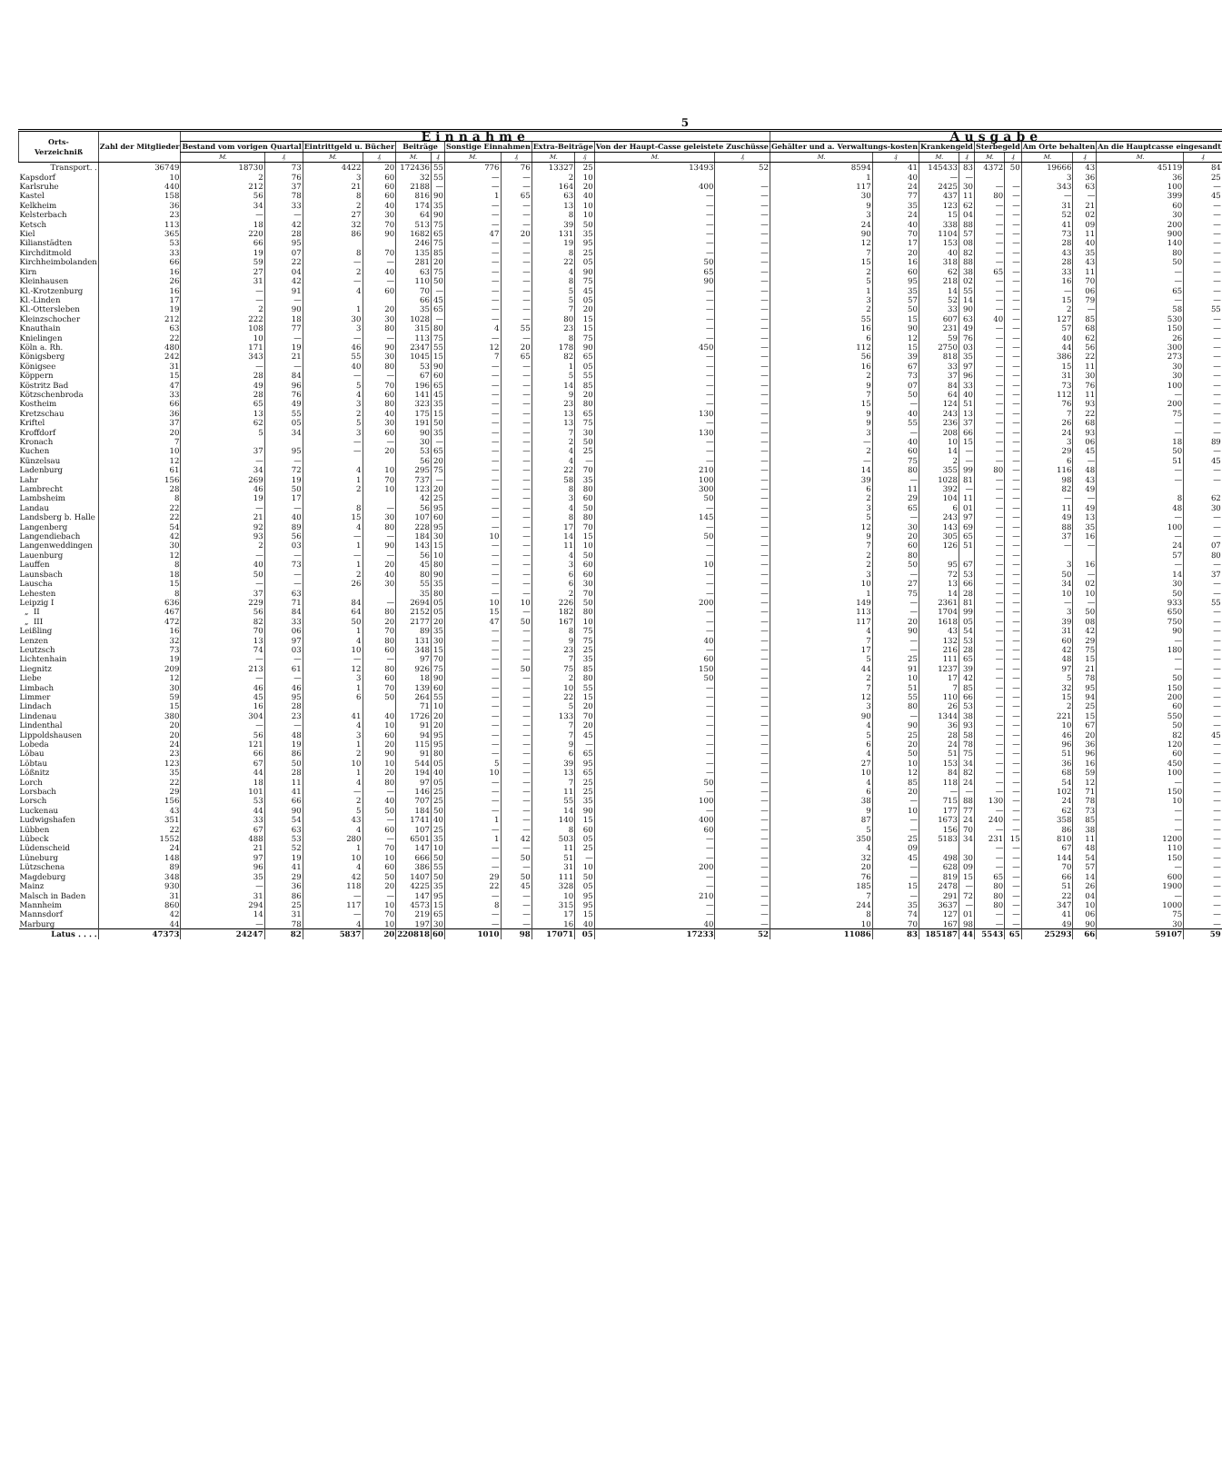5
| Orts- Verzeichniß | Zahl der Mitglieder | Einnahme | | | | | | | | | | | | Ausgabe | | | | | | | | | |
| --- | --- | --- | --- | --- | --- | --- | --- | --- | --- | --- | --- | --- | --- | --- | --- | --- | --- | --- | --- | --- | --- | --- | --- |
| | | Bestand vom vorigen Quartal | | Eintrittgeld u. Bücher | | Beiträge | | Sonstige Einnahmen | | Extra-Beiträge | | Von der Haupt-Casse geleistete Zuschüsse | | Gehälter und a. Verwaltungs-kosten | | Krankengeld | | Sterbegeld | | Am Orte behalten | | An die Hauptcasse eingesandt | |
| | | M. | ₰ | M. | ₰ | M. | ₰ | M. | ₰ | M. | ₰ | M. | ₰ | M. | ₰ | M. | ₰ | M. | ₰ | M. | ₰ | M. | ₰ |
| Transport. . | 36749 | 18730 | 73 | 4422 | 20 | 172436 | 55 | 776 | 76 | 13327 | 25 | 13493 | 52 | 8594 | 41 | 145433 | 83 | 4372 | 50 | 19666 | 43 | 45119 | 84 |
| Kapsdorf | 10 | 2 | 76 | 3 | 60 | 32 | 55 | — | — | 2 | 10 | | | 1 | 40 | — | — | | | 3 | 36 | 36 | 25 |
| Karlsruhe | 440 | 212 | 37 | 21 | 60 | 2188 | — | — | — | 164 | 20 | 400 | — | 117 | 24 | 2425 | 30 | — | — | 343 | 63 | 100 | — |
| Kastel | 158 | 56 | 78 | 8 | 60 | 816 | 90 | 1 | 65 | 63 | 40 | — | — | 30 | 77 | 437 | 11 | 80 | — | — | — | 399 | 45 |
| Kelkheim | 36 | 34 | 33 | 2 | 40 | 174 | 35 | — | — | 13 | 10 | — | — | 9 | 35 | 123 | 62 | — | — | 31 | 21 | 60 | — |
| Kelsterbach | 23 | — | — | 27 | 30 | 64 | 90 | — | — | 8 | 10 | — | — | 3 | 24 | 15 | 04 | — | — | 52 | 02 | 30 | — |
| Ketsch | 113 | 18 | 42 | 32 | 70 | 513 | 75 | — | — | 39 | 50 | — | — | 24 | 40 | 338 | 88 | — | — | 41 | 09 | 200 | — |
| Kiel | 365 | 220 | 28 | 86 | 90 | 1682 | 65 | 47 | 20 | 131 | 35 | — | — | 90 | 70 | 1104 | 57 | — | — | 73 | 11 | 900 | — |
| Kilianstädten | 53 | 66 | 95 | | | 246 | 75 | — | — | 19 | 95 | — | — | 12 | 17 | 153 | 08 | — | — | 28 | 40 | 140 | — |
| Kirchditmold | 33 | 19 | 07 | 8 | 70 | 135 | 85 | — | — | 8 | 25 | — | — | 7 | 20 | 40 | 82 | — | — | 43 | 35 | 80 | — |
| Kirchheimbolanden | 66 | 59 | 22 | — | — | 281 | 20 | — | — | 22 | 05 | 50 | — | 15 | 16 | 318 | 88 | — | — | 28 | 43 | 50 | — |
| Kirn | 16 | 27 | 04 | 2 | 40 | 63 | 75 | — | — | 4 | 90 | 65 | — | 2 | 60 | 62 | 38 | 65 | — | 33 | 11 | — | — |
| Kleinhausen | 26 | 31 | 42 | — | — | 110 | 50 | — | — | 8 | 75 | 90 | — | 5 | 95 | 218 | 02 | — | — | 16 | 70 | — | — |
| Kl.-Krotzenburg | 16 | — | 91 | 4 | 60 | 70 | — | — | — | 5 | 45 | — | — | 1 | 35 | 14 | 55 | — | — | — | 06 | 65 | — |
| Kl.-Linden | 17 | — | — | | | 66 | 45 | — | — | 5 | 05 | — | — | 3 | 57 | 52 | 14 | — | — | 15 | 79 | — | — |
| Kl.-Ottersleben | 19 | 2 | 90 | 1 | 20 | 35 | 65 | — | — | 7 | 20 | — | — | 2 | 50 | 33 | 90 | — | — | 2 | — | 58 | 55 |
| Kleinzschocher | 212 | 222 | 18 | 30 | 30 | 1028 | — | — | — | 80 | 15 | — | — | 55 | 15 | 607 | 63 | 40 | — | 127 | 85 | 530 | — |
| Knauthain | 63 | 108 | 77 | 3 | 80 | 315 | 80 | 4 | 55 | 23 | 15 | — | — | 16 | 90 | 231 | 49 | — | — | 57 | 68 | 150 | — |
| Knielingen | 22 | 10 | — | — | — | 113 | 75 | — | — | 8 | 75 | — | — | 6 | 12 | 59 | 76 | — | — | 40 | 62 | 26 | — |
| Köln a. Rh. | 480 | 171 | 19 | 46 | 90 | 2347 | 55 | 12 | 20 | 178 | 90 | 450 | — | 112 | 15 | 2750 | 03 | — | — | 44 | 56 | 300 | — |
| Königsberg | 242 | 343 | 21 | 55 | 30 | 1045 | 15 | 7 | 65 | 82 | 65 | — | — | 56 | 39 | 818 | 35 | — | — | 386 | 22 | 273 | — |
| Königsee | 31 | — | — | 40 | 80 | 53 | 90 | — | — | 1 | 05 | — | — | 16 | 67 | 33 | 97 | — | — | 15 | 11 | 30 | — |
| Köppern | 15 | 28 | 84 | — | — | 67 | 60 | — | — | 5 | 55 | — | — | 2 | 73 | 37 | 96 | — | — | 31 | 30 | 30 | — |
| Köstritz Bad | 47 | 49 | 96 | 5 | 70 | 196 | 65 | — | — | 14 | 85 | — | — | 9 | 07 | 84 | 33 | — | — | 73 | 76 | 100 | — |
| Kötzschenbroda | 33 | 28 | 76 | 4 | 60 | 141 | 45 | — | — | 9 | 20 | — | — | 7 | 50 | 64 | 40 | — | — | 112 | 11 | — | — |
| Kostheim | 66 | 65 | 49 | 3 | 80 | 323 | 35 | — | — | 23 | 80 | — | — | 15 | — | 124 | 51 | — | — | 76 | 93 | 200 | — |
| Kretzschau | 36 | 13 | 55 | 2 | 40 | 175 | 15 | — | — | 13 | 65 | 130 | — | 9 | 40 | 243 | 13 | — | — | 7 | 22 | 75 | — |
| Kriftel | 37 | 62 | 05 | 5 | 30 | 191 | 50 | — | — | 13 | 75 | — | — | 9 | 55 | 236 | 37 | — | — | 26 | 68 | — | — |
| Kroffdorf | 20 | 5 | 34 | 3 | 60 | 90 | 35 | — | — | 7 | 30 | 130 | — | 3 | — | 208 | 66 | — | — | 24 | 93 | — | — |
| Kronach | 7 | | | — | — | 30 | — | — | — | 2 | 50 | — | — | — | 40 | 10 | 15 | — | — | 3 | 06 | 18 | 89 |
| Kuchen | 10 | 37 | 95 | — | 20 | 53 | 65 | — | — | 4 | 25 | — | — | 2 | 60 | 14 | — | — | — | 29 | 45 | 50 | — |
| Künzelsau | 12 | — | — | | | 56 | 20 | — | — | 4 | — | — | — | — | 75 | 2 | — | — | — | 6 | — | 51 | 45 |
| Ladenburg | 61 | 34 | 72 | 4 | 10 | 295 | 75 | — | — | 22 | 70 | 210 | — | 14 | 80 | 355 | 99 | 80 | — | 116 | 48 | — | — |
| Lahr | 156 | 269 | 19 | 1 | 70 | 737 | — | — | — | 58 | 35 | 100 | — | 39 | — | 1028 | 81 | — | — | 98 | 43 | — | — |
| Lambrecht | 28 | 46 | 50 | 2 | 10 | 123 | 20 | — | — | 8 | 80 | 300 | — | 6 | 11 | 392 | — | — | — | 82 | 49 | | |
| Lambsheim | 8 | 19 | 17 | | | 42 | 25 | — | — | 3 | 60 | 50 | — | 2 | 29 | 104 | 11 | — | — | — | — | 8 | 62 |
| Landau | 22 | — | — | 8 | — | 56 | 95 | — | — | 4 | 50 | — | — | 3 | 65 | 6 | 01 | — | — | 11 | 49 | 48 | 30 |
| Landsberg b. Halle | 22 | 21 | 40 | 15 | 30 | 107 | 60 | — | — | 8 | 80 | 145 | — | 5 | — | 243 | 97 | — | — | 49 | 13 | — | — |
| Langenberg | 54 | 92 | 89 | 4 | 80 | 228 | 95 | — | — | 17 | 70 | — | — | 12 | 30 | 143 | 69 | — | — | 88 | 35 | 100 | — |
| Langendiebach | 42 | 93 | 56 | — | — | 184 | 30 | 10 | — | 14 | 15 | 50 | — | 9 | 20 | 305 | 65 | — | — | 37 | 16 | — | — |
| Langenweddingen | 30 | 2 | 03 | 1 | 90 | 143 | 15 | — | — | 11 | 10 | — | — | 7 | 60 | 126 | 51 | — | — | — | — | 24 | 07 |
| Lauenburg | 12 | — | — | — | — | 56 | 10 | — | — | 4 | 50 | — | — | 2 | 80 | | | — | — | | | 57 | 80 |
| Lauffen | 8 | 40 | 73 | 1 | 20 | 45 | 80 | — | — | 3 | 60 | 10 | — | 2 | 50 | 95 | 67 | — | — | 3 | 16 | — | — |
| Launsbach | 18 | 50 | — | 2 | 40 | 80 | 90 | — | — | 6 | 60 | — | — | 3 | — | 72 | 53 | — | — | 50 | — | 14 | 37 |
| Lauscha | 15 | — | — | 26 | 30 | 55 | 35 | — | — | 6 | 30 | — | — | 10 | 27 | 13 | 66 | — | — | 34 | 02 | 30 | — |
| Lehesten | 8 | 37 | 63 | | | 35 | 80 | — | — | 2 | 70 | — | — | 1 | 75 | 14 | 28 | — | — | 10 | 10 | 50 | — |
| Leipzig I | 636 | 229 | 71 | 84 | — | 2694 | 05 | 10 | 10 | 226 | 50 | 200 | — | 149 | — | 2361 | 81 | — | — | — | — | 933 | 55 |
| „ II | 467 | 56 | 84 | 64 | 80 | 2152 | 05 | 15 | — | 182 | 80 | — | — | 113 | — | 1704 | 99 | — | — | 3 | 50 | 650 | — |
| „ III | 472 | 82 | 33 | 50 | 20 | 2177 | 20 | 47 | 50 | 167 | 10 | — | — | 117 | 20 | 1618 | 05 | — | — | 39 | 08 | 750 | — |
| Leißling | 16 | 70 | 06 | 1 | 70 | 89 | 35 | — | — | 8 | 75 | — | — | 4 | 90 | 43 | 54 | — | — | 31 | 42 | 90 | — |
| Lenzen | 32 | 13 | 97 | 4 | 80 | 131 | 30 | — | — | 9 | 75 | 40 | — | 7 | — | 132 | 53 | — | — | 60 | 29 | — | — |
| Leutzsch | 73 | 74 | 03 | 10 | 60 | 348 | 15 | — | — | 23 | 25 | — | — | 17 | — | 216 | 28 | — | — | 42 | 75 | 180 | — |
| Lichtenhain | 19 | — | — | — | — | 97 | 70 | — | — | 7 | 35 | 60 | — | 5 | 25 | 111 | 65 | — | — | 48 | 15 | — | — |
| Liegnitz | 209 | 213 | 61 | 12 | 80 | 926 | 75 | — | 50 | 75 | 85 | 150 | — | 44 | 91 | 1237 | 39 | — | — | 97 | 21 | — | — |
| Liebe | 12 | — | — | 3 | 60 | 18 | 90 | — | — | 2 | 80 | 50 | — | 2 | 10 | 17 | 42 | — | — | 5 | 78 | 50 | — |
| Limbach | 30 | 46 | 46 | 1 | 70 | 139 | 60 | — | — | 10 | 55 | — | — | 7 | 51 | 7 | 85 | — | — | 32 | 95 | 150 | — |
| Limmer | 59 | 45 | 95 | 6 | 50 | 264 | 55 | — | — | 22 | 15 | — | — | 12 | 55 | 110 | 66 | — | — | 15 | 94 | 200 | — |
| Lindach | 15 | 16 | 28 | | | 71 | 10 | — | — | 5 | 20 | — | — | 3 | 80 | 26 | 53 | — | — | 2 | 25 | 60 | — |
| Lindenau | 380 | 304 | 23 | 41 | 40 | 1726 | 20 | — | — | 133 | 70 | — | — | 90 | — | 1344 | 38 | — | — | 221 | 15 | 550 | — |
| Lindenthal | 20 | — | — | 4 | 10 | 91 | 20 | — | — | 7 | 20 | — | — | 4 | 90 | 36 | 93 | — | — | 10 | 67 | 50 | — |
| Lippoldshausen | 20 | 56 | 48 | 3 | 60 | 94 | 95 | — | — | 7 | 45 | — | — | 5 | 25 | 28 | 58 | — | — | 46 | 20 | 82 | 45 |
| Lobeda | 24 | 121 | 19 | 1 | 20 | 115 | 95 | — | — | 9 | — | — | — | 6 | 20 | 24 | 78 | — | — | 96 | 36 | 120 | — |
| Löbau | 23 | 66 | 86 | 2 | 90 | 91 | 80 | — | — | 6 | 65 | — | — | 4 | 50 | 51 | 75 | — | — | 51 | 96 | 60 | — |
| Löbtau | 123 | 67 | 50 | 10 | 10 | 544 | 05 | 5 | — | 39 | 95 | — | — | 27 | 10 | 153 | 34 | — | — | 36 | 16 | 450 | — |
| Lößnitz | 35 | 44 | 28 | 1 | 20 | 194 | 40 | 10 | — | 13 | 65 | — | — | 10 | 12 | 84 | 82 | — | — | 68 | 59 | 100 | — |
| Lorch | 22 | 18 | 11 | 4 | 80 | 97 | 05 | — | — | 7 | 25 | 50 | — | 4 | 85 | 118 | 24 | — | — | 54 | 12 | — | — |
| Lorsbach | 29 | 101 | 41 | — | — | 146 | 25 | — | — | 11 | 25 | — | — | 6 | 20 | — | — | — | — | 102 | 71 | 150 | — |
| Lorsch | 156 | 53 | 66 | 2 | 40 | 707 | 25 | — | — | 55 | 35 | 100 | — | 38 | — | 715 | 88 | 130 | — | 24 | 78 | 10 | — |
| Luckenau | 43 | 44 | 90 | 5 | 50 | 184 | 50 | — | — | 14 | 90 | — | — | 9 | 10 | 177 | 77 | — | — | 62 | 73 | — | — |
| Ludwigshafen | 351 | 33 | 54 | 43 | — | 1741 | 40 | 1 | — | 140 | 15 | 400 | — | 87 | — | 1673 | 24 | 240 | — | 358 | 85 | — | — |
| Lübben | 22 | 67 | 63 | 4 | 60 | 107 | 25 | — | — | 8 | 60 | 60 | — | 5 | — | 156 | 70 | — | — | 86 | 38 | — | — |
| Lübeck | 1552 | 488 | 53 | 280 | — | 6501 | 35 | 1 | 42 | 503 | 05 | — | — | 350 | 25 | 5183 | 34 | 231 | 15 | 810 | 11 | 1200 | — |
| Lüdenscheid | 24 | 21 | 52 | 1 | 70 | 147 | 10 | — | — | 11 | 25 | — | — | 4 | 09 | | | — | — | 67 | 48 | 110 | — |
| Lüneburg | 148 | 97 | 19 | 10 | 10 | 666 | 50 | — | 50 | 51 | — | — | — | 32 | 45 | 498 | 30 | — | — | 144 | 54 | 150 | — |
| Lützschena | 89 | 96 | 41 | 4 | 60 | 386 | 55 | — | — | 31 | 10 | 200 | — | 20 | — | 628 | 09 | — | — | 70 | 57 | — | — |
| Magdeburg | 348 | 35 | 29 | 42 | 50 | 1407 | 50 | 29 | 50 | 111 | 50 | — | — | 76 | — | 819 | 15 | 65 | — | 66 | 14 | 600 | — |
| Mainz | 930 | — | 36 | 118 | 20 | 4225 | 35 | 22 | 45 | 328 | 05 | — | — | 185 | 15 | 2478 | — | 80 | — | 51 | 26 | 1900 | — |
| Malsch in Baden | 31 | 31 | 86 | — | — | 147 | 95 | — | — | 10 | 95 | 210 | — | 7 | — | 291 | 72 | 80 | — | 22 | 04 | — | — |
| Mannheim | 860 | 294 | 25 | 117 | 10 | 4573 | 15 | 8 | — | 315 | 95 | — | — | 244 | 35 | 3637 | — | 80 | — | 347 | 10 | 1000 | — |
| Mannsdorf | 42 | 14 | 31 | — | 70 | 219 | 65 | — | — | 17 | 15 | — | — | 8 | 74 | 127 | 01 | — | — | 41 | 06 | 75 | — |
| Marburg | 44 | — | 78 | 4 | 10 | 197 | 30 | — | — | 16 | 40 | 40 | — | 10 | 70 | 167 | 98 | — | — | 49 | 90 | 30 | — |
| Latus . . . . | 47373 | 24247 | 82 | 5837 | 20 | 220818 | 60 | 1010 | 98 | 17071 | 05 | 17233 | 52 | 11086 | 83 | 185187 | 44 | 5543 | 65 | 25293 | 66 | 59107 | 59 |